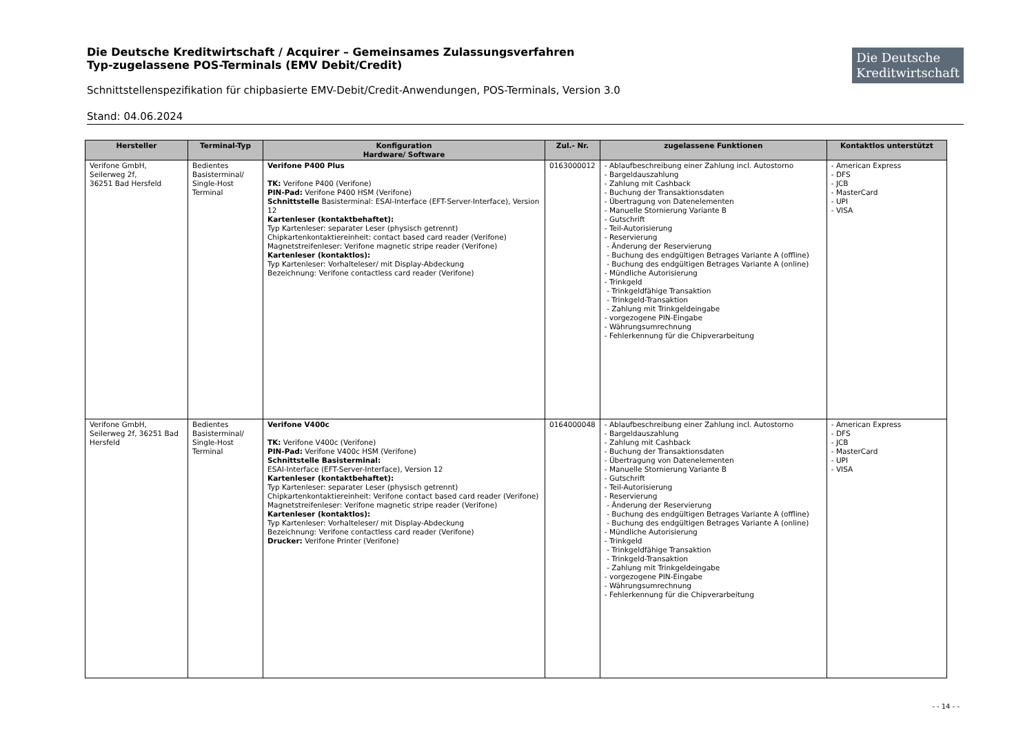Die Deutsche Kreditwirtschaft / Acquirer – Gemeinsames Zulassungsverfahren
Typ-zugelassene POS-Terminals (EMV Debit/Credit)
Die Deutsche
Kreditwirtschaft
Schnittstellenspezifikation für chipbasierte EMV-Debit/Credit-Anwendungen, POS-Terminals, Version 3.0
Stand: 04.06.2024
| Hersteller | Terminal-Typ | Konfiguration Hardware/ Software | Zul.- Nr. | zugelassene Funktionen | Kontaktlos unterstützt |
| --- | --- | --- | --- | --- | --- |
| Verifone GmbH, Seilerweg 2f, 36251 Bad Hersfeld | Bedientes Basisterminal/ Single-Host Terminal | Verifone P400 Plus TK: Verifone P400 (Verifone) PIN-Pad: Verifone P400 HSM (Verifone) Schnittstelle Basisterminal: ESAI-Interface (EFT-Server-Interface), Version 12 Kartenleser (kontaktbehaftet): Typ Kartenleser: separater Leser (physisch getrennt) Chipkartenkontaktiereinheit: contact based card reader (Verifone) Magnetstreifenleser: Verifone magnetic stripe reader (Verifone) Kartenleser (kontaktlos): Typ Kartenleser: Vorhalteleser/ mit Display-Abdeckung Bezeichnung: Verifone contactless card reader (Verifone) | 0163000012 | - Ablaufbeschreibung einer Zahlung incl. Autostorno - Bargeldauszahlung - Zahlung mit Cashback - Buchung der Transaktionsdaten - Übertragung von Datenelementen - Manuelle Stornierung Variante B - Gutschrift - Teil-Autorisierung - Reservierung - Änderung der Reservierung - Buchung des endgültigen Betrages Variante A (offline) - Buchung des endgültigen Betrages Variante A (online) - Mündliche Autorisierung - Trinkgeld - Trinkgeldfähige Transaktion - Trinkgeld-Transaktion - Zahlung mit Trinkgeldeingabe - vorgezogene PIN-Eingabe - Währungsumrechnung - Fehlerkennung für die Chipverarbeitung | - American Express - DFS - JCB - MasterCard - UPI - VISA |
| Verifone GmbH, Seilerweg 2f, 36251 Bad Hersfeld | Bedientes Basisterminal/ Single-Host Terminal | Verifone V400c TK: Verifone V400c (Verifone) PIN-Pad: Verifone V400c HSM (Verifone) Schnittstelle Basisterminal: ESAI-Interface (EFT-Server-Interface), Version 12 Kartenleser (kontaktbehaftet): Typ Kartenleser: separater Leser (physisch getrennt) Chipkartenkontaktiereinheit: Verifone contact based card reader (Verifone) Magnetstreifenleser: Verifone magnetic stripe reader (Verifone) Kartenleser (kontaktlos): Typ Kartenleser: Vorhalteleser/ mit Display-Abdeckung Bezeichnung: Verifone contactless card reader (Verifone) Drucker: Verifone Printer (Verifone) | 0164000048 | - Ablaufbeschreibung einer Zahlung incl. Autostorno - Bargeldauszahlung - Zahlung mit Cashback - Buchung der Transaktionsdaten - Übertragung von Datenelementen - Manuelle Stornierung Variante B - Gutschrift - Teil-Autorisierung - Reservierung - Änderung der Reservierung - Buchung des endgültigen Betrages Variante A (offline) - Buchung des endgültigen Betrages Variante A (online) - Mündliche Autorisierung - Trinkgeld - Trinkgeldfähige Transaktion - Trinkgeld-Transaktion - Zahlung mit Trinkgeldeingabe - vorgezogene PIN-Eingabe - Währungsumrechnung - Fehlerkennung für die Chipverarbeitung | - American Express - DFS - JCB - MasterCard - UPI - VISA |
- - 14 - -